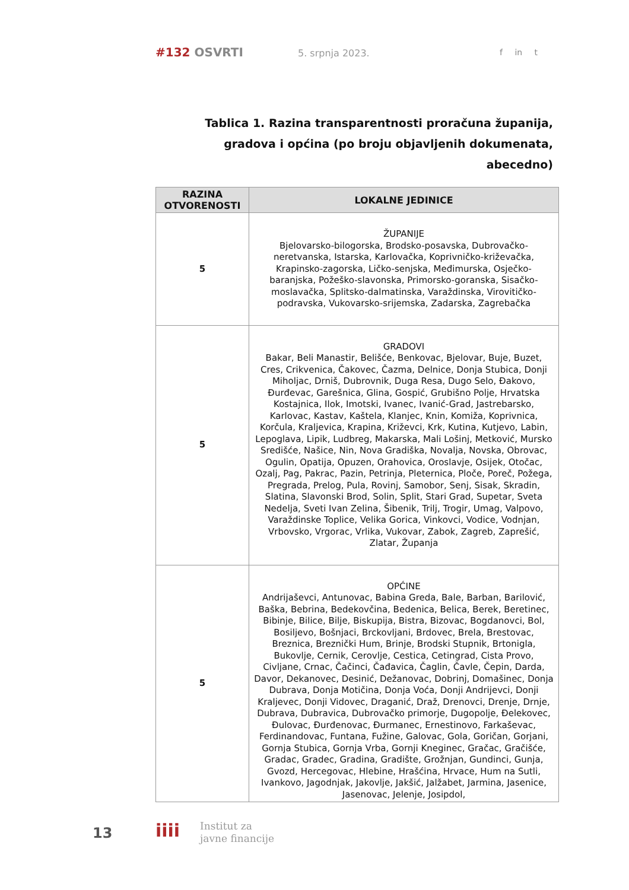#132 OSVRTI 5. srpnja 2023. f in t
Tablica 1. Razina transparentnosti proračuna županija, gradova i općina (po broju objavljenih dokumenata, abecedno)
| RAZINA OTVORENOSTI | LOKALNE JEDINICE |
| --- | --- |
| 5 | ŽUPANIJE Bjelovarsko-bilogorska, Brodsko-posavska, Dubrovačko-neretvanska, Istarska, Karlovačka, Koprivničko-križevačka, Krapinsko-zagorska, Ličko-senjska, Međimurska, Osječko-baranjska, Požeško-slavonska, Primorsko-goranska, Sisačko-moslavačka, Splitsko-dalmatinska, Varaždinska, Virovitičko-podravska, Vukovarsko-srijemska, Zadarska, Zagrebačka |
| 5 | GRADOVI Bakar, Beli Manastir, Belišće, Benkovac, Bjelovar, Buje, Buzet, Cres, Crikvenica, Čakovec, Čazma, Delnice, Donja Stubica, Donji Miholjac, Drniš, Dubrovnik, Duga Resa, Dugo Selo, Đakovo, Đurđevac, Garešnica, Glina, Gospić, Grubišno Polje, Hrvatska Kostajnica, Ilok, Imotski, Ivanec, Ivanić-Grad, Jastrebarsko, Karlovac, Kastav, Kaštela, Klanjec, Knin, Komiža, Koprivnica, Korčula, Kraljevica, Krapina, Križevci, Krk, Kutina, Kutjevo, Labin, Lepoglava, Lipik, Ludbreg, Makarska, Mali Lošinj, Metković, Mursko Središće, Našice, Nin, Nova Gradiška, Novalja, Novska, Obrovac, Ogulin, Opatija, Opuzen, Orahovica, Oroslavje, Osijek, Otočac, Ozalj, Pag, Pakrac, Pazin, Petrinja, Pleternica, Ploče, Poreč, Požega, Pregrada, Prelog, Pula, Rovinj, Samobor, Senj, Sisak, Skradin, Slatina, Slavonski Brod, Solin, Split, Stari Grad, Supetar, Sveta Nedelja, Sveti Ivan Zelina, Šibenik, Trilj, Trogir, Umag, Valpovo, Varaždinske Toplice, Velika Gorica, Vinkovci, Vodice, Vodnjan, Vrbovsko, Vrgorac, Vrlika, Vukovar, Zabok, Zagreb, Zaprešić, Zlatar, Županja |
| 5 | OPĆINE Andrijaševci, Antunovac, Babina Greda, Bale, Barban, Barilović, Baška, Bebrina, Bedekovčina, Bedenica, Belica, Berek, Beretinec, Bibinje, Bilice, Bilje, Biskupija, Bistra, Bizovac, Bogdanovci, Bol, Bosiljevo, Bošnjaci, Brckovljani, Brdovec, Brela, Brestovac, Breznica, Breznički Hum, Brinje, Brodski Stupnik, Brtonigla, Bukovlje, Cernik, Cerovlje, Cestica, Cetingrad, Cista Provo, Civljane, Crnac, Čačinci, Čađavica, Čaglin, Čavle, Čepin, Darda, Davor, Dekanovec, Desinić, Dežanovac, Dobrinj, Domašinec, Donja Dubrava, Donja Motičina, Donja Voća, Donji Andrijevci, Donji Kraljevec, Donji Vidovec, Draganić, Draž, Drenovci, Drenje, Drnje, Dubrava, Dubravica, Dubrovačko primorje, Dugopolje, Đelekovec, Đulovac, Đurđenovac, Đurmanec, Ernestinovo, Farkaševac, Ferdinandovac, Funtana, Fužine, Galovac, Gola, Goričan, Gorjani, Gornja Stubica, Gornja Vrba, Gornji Kneginec, Gračac, Gračišće, Gradac, Gradec, Gradina, Gradište, Grožnjan, Gundinci, Gunja, Gvozd, Hercegovac, Hlebine, Hrašćina, Hrvace, Hum na Sutli, Ivankovo, Jagodnjak, Jakovlje, Jakšić, Jalžabet, Jarmina, Jasenice, Jasenovac, Jelenje, Josipdol, |
13 iiii Institut za
javne financije